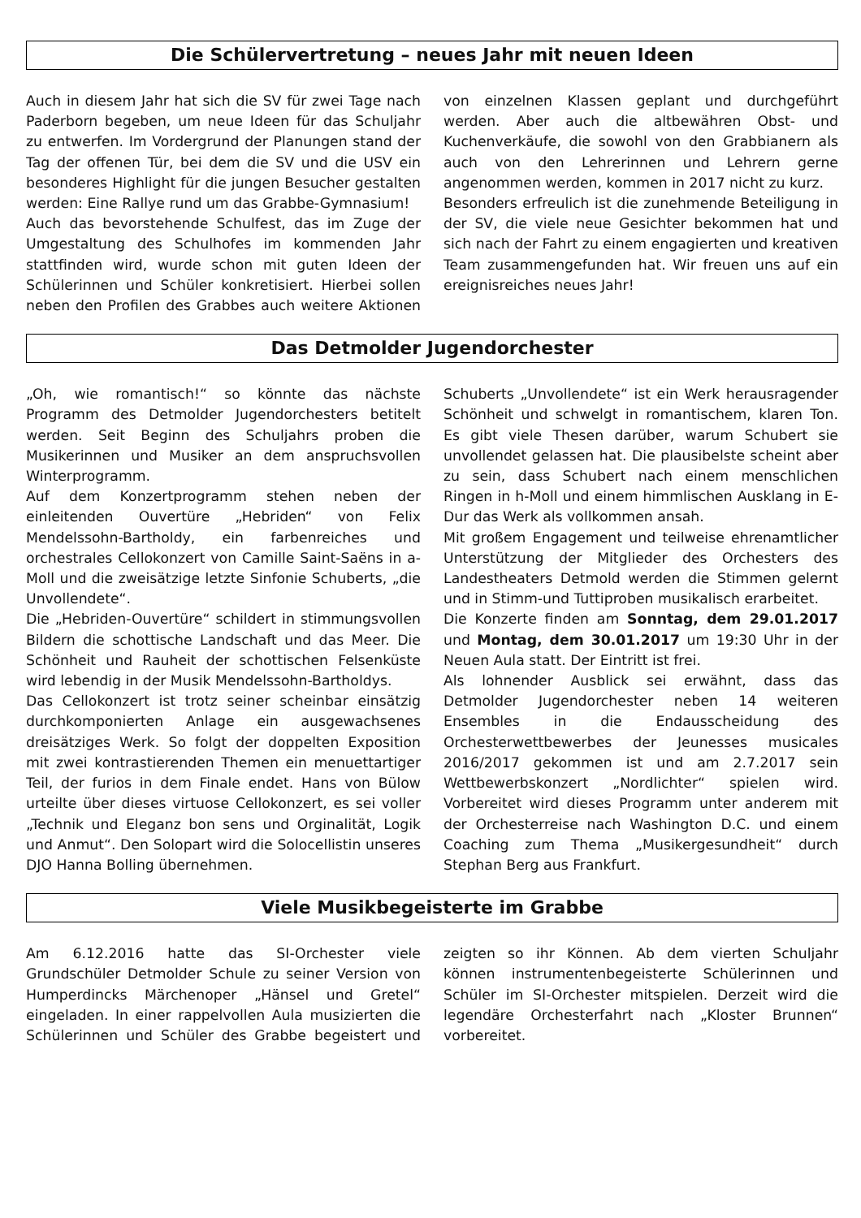Die Schülervertretung – neues Jahr mit neuen Ideen
Auch in diesem Jahr hat sich die SV für zwei Tage nach Paderborn begeben, um neue Ideen für das Schuljahr zu entwerfen. Im Vordergrund der Planungen stand der Tag der offenen Tür, bei dem die SV und die USV ein besonderes Highlight für die jungen Besucher gestalten werden: Eine Rallye rund um das Grabbe-Gymnasium!
Auch das bevorstehende Schulfest, das im Zuge der Umgestaltung des Schulhofes im kommenden Jahr stattfinden wird, wurde schon mit guten Ideen der Schülerinnen und Schüler konkretisiert. Hierbei sollen neben den Profilen des Grabbes auch weitere Aktionen von einzelnen Klassen geplant und durchgeführt werden. Aber auch die altbewähren Obst- und Kuchenverkäufe, die sowohl von den Grabbianern als auch von den Lehrerinnen und Lehrern gerne angenommen werden, kommen in 2017 nicht zu kurz.
Besonders erfreulich ist die zunehmende Beteiligung in der SV, die viele neue Gesichter bekommen hat und sich nach der Fahrt zu einem engagierten und kreativen Team zusammengefunden hat. Wir freuen uns auf ein ereignisreiches neues Jahr!
Das Detmolder Jugendorchester
„Oh, wie romantisch!“ so könnte das nächste Programm des Detmolder Jugendorchesters betitelt werden. Seit Beginn des Schuljahrs proben die Musikerinnen und Musiker an dem anspruchsvollen Winterprogramm.
Auf dem Konzertprogramm stehen neben der einleitenden Ouvertüre „Hebriden“ von Felix Mendelssohn-Bartholdy, ein farbenreiches und orchestrales Cellokonzert von Camille Saint-Saëns in a-Moll und die zweisätzige letzte Sinfonie Schuberts, „die Unvollendete“.
Die „Hebriden-Ouvertüre“ schildert in stimmungsvollen Bildern die schottische Landschaft und das Meer. Die Schönheit und Rauheit der schottischen Felsenküste wird lebendig in der Musik Mendelssohn-Bartholdys.
Das Cellokonzert ist trotz seiner scheinbar einsätzig durchkomponierten Anlage ein ausgewachsenes dreisätziges Werk. So folgt der doppelten Exposition mit zwei kontrastierenden Themen ein menuettartiger Teil, der furios in dem Finale endet. Hans von Bülow urteilte über dieses virtuose Cellokonzert, es sei voller „Technik und Eleganz bon sens und Orginalität, Logik und Anmut“. Den Solopart wird die Solocellistin unseres DJO Hanna Bolling übernehmen.
Schuberts „Unvollendete“ ist ein Werk herausragender Schönheit und schwelgt in romantischem, klaren Ton. Es gibt viele Thesen darüber, warum Schubert sie unvollendet gelassen hat. Die plausibelste scheint aber zu sein, dass Schubert nach einem menschlichen Ringen in h-Moll und einem himmlischen Ausklang in E-Dur das Werk als vollkommen ansah.
Mit großem Engagement und teilweise ehrenamtlicher Unterstützung der Mitglieder des Orchesters des Landestheaters Detmold werden die Stimmen gelernt und in Stimm-und Tuttiproben musikalisch erarbeitet.
Die Konzerte finden am Sonntag, dem 29.01.2017 und Montag, dem 30.01.2017 um 19:30 Uhr in der Neuen Aula statt. Der Eintritt ist frei.
Als lohnender Ausblick sei erwähnt, dass das Detmolder Jugendorchester neben 14 weiteren Ensembles in die Endausscheidung des Orchesterwettbewerbes der Jeunesses musicales 2016/2017 gekommen ist und am 2.7.2017 sein Wettbewerbskonzert „Nordlichter“ spielen wird. Vorbereitet wird dieses Programm unter anderem mit der Orchesterreise nach Washington D.C. und einem Coaching zum Thema „Musikergesundheit“ durch Stephan Berg aus Frankfurt.
Viele Musikbegeisterte im Grabbe
Am 6.12.2016 hatte das SI-Orchester viele Grundschüler Detmolder Schule zu seiner Version von Humperdincks Märchenoper „Hänsel und Gretel“ eingeladen. In einer rappelvollen Aula musizierten die Schülerinnen und Schüler des Grabbe begeistert und zeigten so ihr Können. Ab dem vierten Schuljahr können instrumentenbegeisterte Schülerinnen und Schüler im SI-Orchester mitspielen. Derzeit wird die legendäre Orchesterfahrt nach „Kloster Brunnen“ vorbereitet.